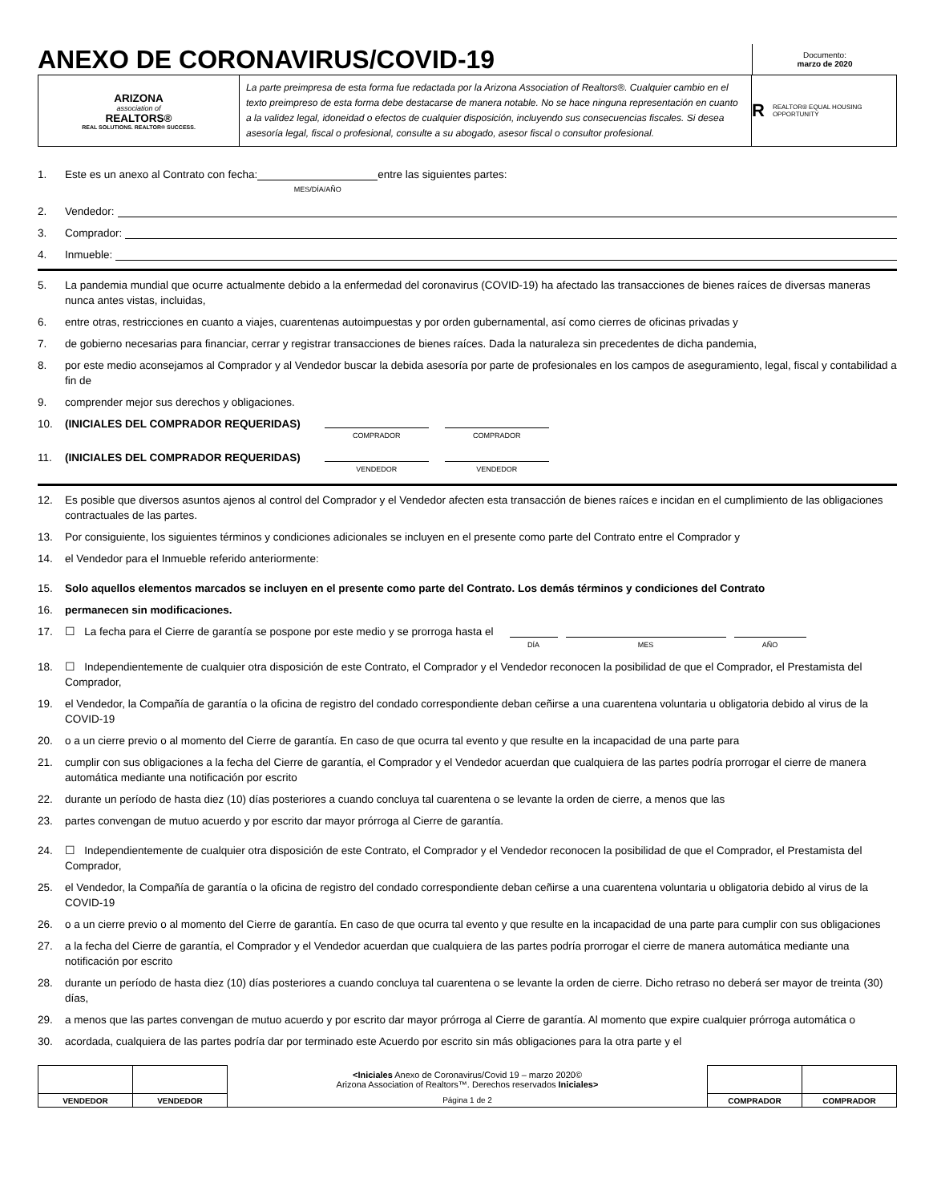ANEXO DE CORONAVIRUS/COVID-19
Documento:
marzo de 2020
ARIZONA
association of
REALTORS®
REAL SOLUTIONS. REALTOR® SUCCESS.
La parte preimpresa de esta forma fue redactada por la Arizona Association of Realtors®. Cualquier cambio en el texto preimpreso de esta forma debe destacarse de manera notable. No se hace ninguna representación en cuanto a la validez legal, idoneidad o efectos de cualquier disposición, incluyendo sus consecuencias fiscales. Si desea asesoría legal, fiscal o profesional, consulte a su abogado, asesor fiscal o consultor profesional.
R REALTOR® EQUAL HOUSING OPPORTUNITY
1. Este es un anexo al Contrato con fecha: MES/DÍA/AÑO entre las siguientes partes:
2. Vendedor:
3. Comprador:
4. Inmueble:
5. La pandemia mundial que ocurre actualmente debido a la enfermedad del coronavirus (COVID-19) ha afectado las transacciones de bienes raíces de diversas maneras nunca antes vistas, incluidas,
6. entre otras, restricciones en cuanto a viajes, cuarentenas autoimpuestas y por orden gubernamental, así como cierres de oficinas privadas y
7. de gobierno necesarias para financiar, cerrar y registrar transacciones de bienes raíces. Dada la naturaleza sin precedentes de dicha pandemia,
8. por este medio aconsejamos al Comprador y al Vendedor buscar la debida asesoría por parte de profesionales en los campos de aseguramiento, legal, fiscal y contabilidad a fin de
9. comprender mejor sus derechos y obligaciones.
10. (INICIALES DEL COMPRADOR REQUERIDAS) COMPRADOR COMPRADOR
11. (INICIALES DEL COMPRADOR REQUERIDAS) VENDEDOR VENDEDOR
12. Es posible que diversos asuntos ajenos al control del Comprador y el Vendedor afecten esta transacción de bienes raíces e incidan en el cumplimiento de las obligaciones contractuales de las partes.
13. Por consiguiente, los siguientes términos y condiciones adicionales se incluyen en el presente como parte del Contrato entre el Comprador y
14. el Vendedor para el Inmueble referido anteriormente:
15. Solo aquellos elementos marcados se incluyen en el presente como parte del Contrato. Los demás términos y condiciones del Contrato
16. permanecen sin modificaciones.
17. ☐ La fecha para el Cierre de garantía se pospone por este medio y se prorroga hasta el DÍA MES AÑO
18. ☐ Independientemente de cualquier otra disposición de este Contrato, el Comprador y el Vendedor reconocen la posibilidad de que el Comprador, el Prestamista del Comprador,
19. el Vendedor, la Compañía de garantía o la oficina de registro del condado correspondiente deban ceñirse a una cuarentena voluntaria u obligatoria debido al virus de la COVID-19
20. o a un cierre previo o al momento del Cierre de garantía. En caso de que ocurra tal evento y que resulte en la incapacidad de una parte para
21. cumplir con sus obligaciones a la fecha del Cierre de garantía, el Comprador y el Vendedor acuerdan que cualquiera de las partes podría prorrogar el cierre de manera automática mediante una notificación por escrito
22. durante un período de hasta diez (10) días posteriores a cuando concluya tal cuarentena o se levante la orden de cierre, a menos que las
23. partes convengan de mutuo acuerdo y por escrito dar mayor prórroga al Cierre de garantía.
24. ☐ Independientemente de cualquier otra disposición de este Contrato, el Comprador y el Vendedor reconocen la posibilidad de que el Comprador, el Prestamista del Comprador,
25. el Vendedor, la Compañía de garantía o la oficina de registro del condado correspondiente deban ceñirse a una cuarentena voluntaria u obligatoria debido al virus de la COVID-19
26. o a un cierre previo o al momento del Cierre de garantía. En caso de que ocurra tal evento y que resulte en la incapacidad de una parte para cumplir con sus obligaciones
27. a la fecha del Cierre de garantía, el Comprador y el Vendedor acuerdan que cualquiera de las partes podría prorrogar el cierre de manera automática mediante una notificación por escrito
28. durante un período de hasta diez (10) días posteriores a cuando concluya tal cuarentena o se levante la orden de cierre. Dicho retraso no deberá ser mayor de treinta (30) días,
29. a menos que las partes convengan de mutuo acuerdo y por escrito dar mayor prórroga al Cierre de garantía. Al momento que expire cualquier prórroga automática o
30. acordada, cualquiera de las partes podría dar por terminado este Acuerdo por escrito sin más obligaciones para la otra parte y el
| | | <Iniciales Anexo de Coronavirus/Covid 19 – marzo 2020© Arizona Association of Realtors™. Derechos reservados Iniciales> | | |
| VENDEDOR | VENDEDOR | Página 1 de 2 | COMPRADOR | COMPRADOR |